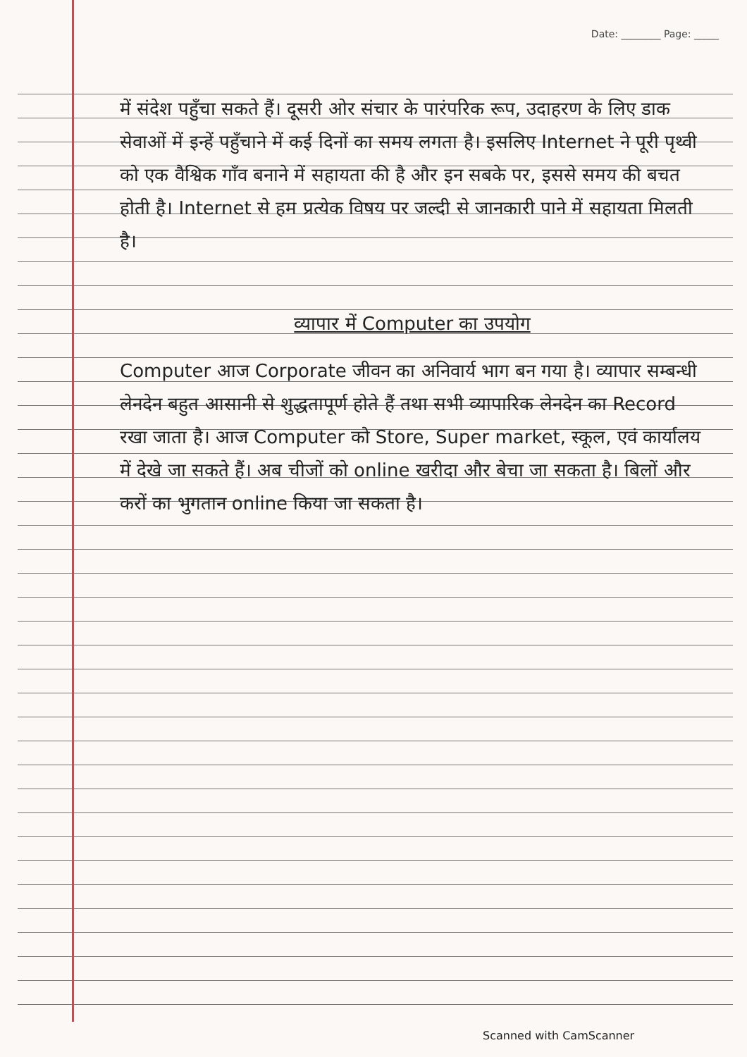Date: ________ Page: _____
में संदेश पहुँचा सकते हैं। दूसरी ओर संचार के पारंपरिक रूप, उदाहरण के लिए डाक सेवाओं में इन्हें पहुँचाने में कई दिनों का समय लगता है। इसलिए Internet ने पूरी पृथ्वी को एक वैश्विक गाँव बनाने में सहायता की है और इन सबके पर, इससे समय की बचत होती है। Internet से हम प्रत्येक विषय पर जल्दी से जानकारी पाने में सहायता मिलती है।
व्यापार में Computer का उपयोग
Computer आज Corporate जीवन का अनिवार्य भाग बन गया है। व्यापार सम्बन्धी लेनदेन बहुत आसानी से शुद्धतापूर्ण होते हैं तथा सभी व्यापारिक लेनदेन का Record रखा जाता है। आज Computer को Store, Super market, स्कूल, एवं कार्यालय में देखे जा सकते हैं। अब चीजों को online खरीदा और बेचा जा सकता है। बिलों और करों का भुगतान online किया जा सकता है।
Scanned with CamScanner